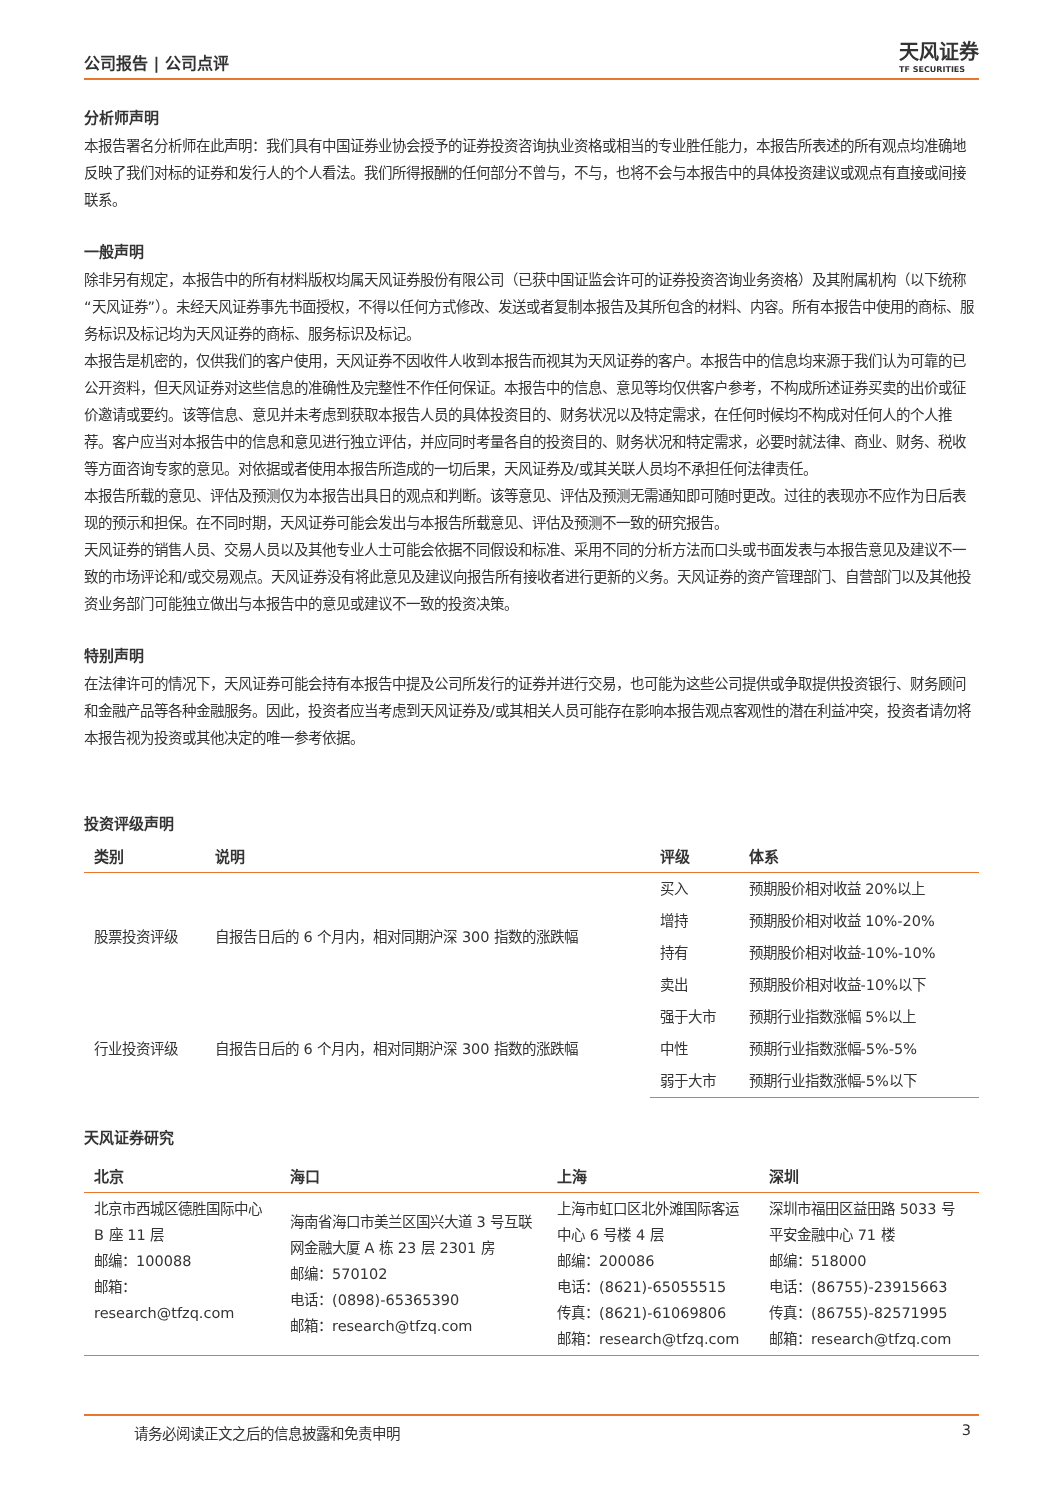公司报告 | 公司点评
天风证券
TF SECURITIES
分析师声明
本报告署名分析师在此声明：我们具有中国证券业协会授予的证券投资咨询执业资格或相当的专业胜任能力，本报告所表述的所有观点均准确地反映了我们对标的证券和发行人的个人看法。我们所得报酬的任何部分不曾与，不与，也将不会与本报告中的具体投资建议或观点有直接或间接联系。
一般声明
除非另有规定，本报告中的所有材料版权均属天风证券股份有限公司（已获中国证监会许可的证券投资咨询业务资格）及其附属机构（以下统称“天风证券”）。未经天风证券事先书面授权，不得以任何方式修改、发送或者复制本报告及其所包含的材料、内容。所有本报告中使用的商标、服务标识及标记均为天风证券的商标、服务标识及标记。
本报告是机密的，仅供我们的客户使用，天风证券不因收件人收到本报告而视其为天风证券的客户。本报告中的信息均来源于我们认为可靠的已公开资料，但天风证券对这些信息的准确性及完整性不作任何保证。本报告中的信息、意见等均仅供客户参考，不构成所述证券买卖的出价或征价邀请或要约。该等信息、意见并未考虑到获取本报告人员的具体投资目的、财务状况以及特定需求，在任何时候均不构成对任何人的个人推荐。客户应当对本报告中的信息和意见进行独立评估，并应同时考量各自的投资目的、财务状况和特定需求，必要时就法律、商业、财务、税收等方面咨询专家的意见。对依据或者使用本报告所造成的一切后果，天风证券及/或其关联人员均不承担任何法律责任。
本报告所载的意见、评估及预测仅为本报告出具日的观点和判断。该等意见、评估及预测无需通知即可随时更改。过往的表现亦不应作为日后表现的预示和担保。在不同时期，天风证券可能会发出与本报告所载意见、评估及预测不一致的研究报告。
天风证券的销售人员、交易人员以及其他专业人士可能会依据不同假设和标准、采用不同的分析方法而口头或书面发表与本报告意见及建议不一致的市场评论和/或交易观点。天风证券没有将此意见及建议向报告所有接收者进行更新的义务。天风证券的资产管理部门、自营部门以及其他投资业务部门可能独立做出与本报告中的意见或建议不一致的投资决策。
特别声明
在法律许可的情况下，天风证券可能会持有本报告中提及公司所发行的证券并进行交易，也可能为这些公司提供或争取提供投资银行、财务顾问和金融产品等各种金融服务。因此，投资者应当考虑到天风证券及/或其相关人员可能存在影响本报告观点客观性的潜在利益冲突，投资者请勿将本报告视为投资或其他决定的唯一参考依据。
投资评级声明
| 类别 | 说明 | 评级 | 体系 |
| --- | --- | --- | --- |
| 股票投资评级 | 自报告日后的 6 个月内，相对同期沪深 300 指数的涨跌幅 | 买入 | 预期股价相对收益 20%以上 |
| | | 增持 | 预期股价相对收益 10%-20% |
| | | 持有 | 预期股价相对收益-10%-10% |
| | | 卖出 | 预期股价相对收益-10%以下 |
| 行业投资评级 | 自报告日后的 6 个月内，相对同期沪深 300 指数的涨跌幅 | 强于大市 | 预期行业指数涨幅 5%以上 |
| | | 中性 | 预期行业指数涨幅-5%-5% |
| | | 弱于大市 | 预期行业指数涨幅-5%以下 |
天风证券研究
| 北京 | 海口 | 上海 | 深圳 |
| --- | --- | --- | --- |
| 北京市西城区德胜国际中心 B 座 11 层 邮编：100088 邮箱：research@tfzq.com | 海南省海口市美兰区国兴大道 3 号互联网金融大厦 A 栋 23 层 2301 房 邮编：570102 电话：(0898)-65365390 邮箱：research@tfzq.com | 上海市虹口区北外滩国际客运中心 6 号楼 4 层 邮编：200086 电话：(8621)-65055515 传真：(8621)-61069806 邮箱：research@tfzq.com | 深圳市福田区益田路 5033 号平安金融中心 71 楼 邮编：518000 电话：(86755)-23915663 传真：(86755)-82571995 邮箱：research@tfzq.com |
请务必阅读正文之后的信息披露和免责申明 3